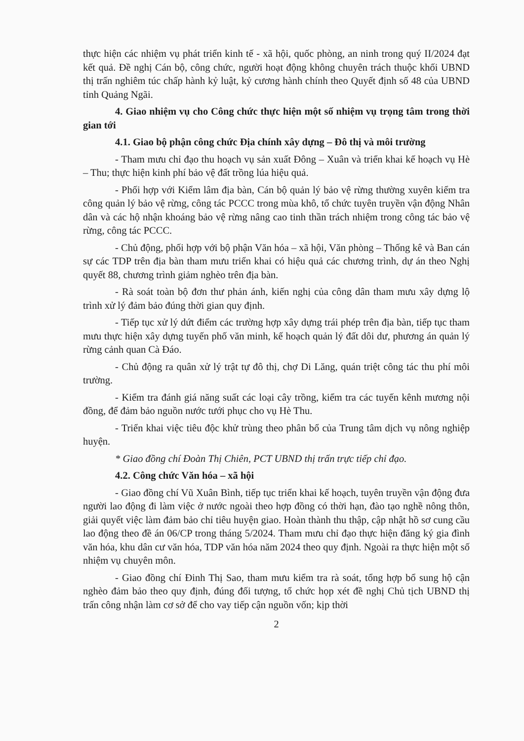thực hiện các nhiệm vụ phát triển kinh tế - xã hội, quốc phòng, an ninh trong quý II/2024 đạt kết quả. Đề nghị Cán bộ, công chức, người hoạt động không chuyên trách thuộc khối UBND thị trấn nghiêm túc chấp hành kỷ luật, kỷ cương hành chính theo Quyết định số 48 của UBND tỉnh Quảng Ngãi.
4. Giao nhiệm vụ cho Công chức thực hiện một số nhiệm vụ trọng tâm trong thời gian tới
4.1. Giao bộ phận công chức Địa chính xây dựng – Đô thị và môi trường
- Tham mưu chỉ đạo thu hoạch vụ sản xuất Đông – Xuân và triển khai kế hoạch vụ Hè – Thu; thực hiện kinh phí bảo vệ đất trồng lúa hiệu quả.
- Phối hợp với Kiểm lâm địa bàn, Cán bộ quản lý bảo vệ rừng thường xuyên kiểm tra công quản lý bảo vệ rừng, công tác PCCC trong mùa khô, tổ chức tuyên truyền vận động Nhân dân và các hộ nhận khoáng bảo vệ rừng nâng cao tinh thần trách nhiệm trong công tác bảo vệ rừng, công tác PCCC.
- Chủ động, phối hợp với bộ phận Văn hóa – xã hội, Văn phòng – Thống kê và Ban cán sự các TDP trên địa bàn tham mưu triển khai có hiệu quả các chương trình, dự án theo Nghị quyết 88, chương trình giảm nghèo trên địa bàn.
- Rà soát toàn bộ đơn thư phản ánh, kiến nghị của công dân tham mưu xây dựng lộ trình xử lý đảm bảo đúng thời gian quy định.
- Tiếp tục xử lý dứt điểm các trường hợp xây dựng trái phép trên địa bàn, tiếp tục tham mưu thực hiện xây dựng tuyến phố văn minh, kế hoạch quản lý đất dôi dư, phương án quản lý rừng cảnh quan Cà Đáo.
- Chủ động ra quân xử lý trật tự đô thị, chợ Di Lăng, quán triệt công tác thu phí môi trường.
- Kiểm tra đánh giá năng suất các loại cây trồng, kiểm tra các tuyến kênh mương nội đồng, để đảm bảo nguồn nước tưới phục cho vụ Hè Thu.
- Triển khai việc tiêu độc khử trùng theo phân bổ của Trung tâm dịch vụ nông nghiệp huyện.
* Giao đồng chí Đoàn Thị Chiên, PCT UBND thị trấn trực tiếp chỉ đạo.
4.2. Công chức Văn hóa – xã hội
- Giao đồng chí Vũ Xuân Bình, tiếp tục triển khai kế hoạch, tuyên truyền vận động đưa người lao động đi làm việc ở nước ngoài theo hợp đồng có thời hạn, đào tạo nghề nông thôn, giải quyết việc làm đảm bảo chỉ tiêu huyện giao. Hoàn thành thu thập, cập nhật hồ sơ cung cầu lao động theo đề án 06/CP trong tháng 5/2024. Tham mưu chỉ đạo thực hiện đăng ký gia đình văn hóa, khu dân cư văn hóa, TDP văn hóa năm 2024 theo quy định. Ngoài ra thực hiện một số nhiệm vụ chuyên môn.
- Giao đồng chí Đinh Thị Sao, tham mưu kiểm tra rà soát, tổng hợp bổ sung hộ cận nghèo đảm bảo theo quy định, đúng đối tượng, tổ chức họp xét đề nghị Chủ tịch UBND thị trấn công nhận làm cơ sở để cho vay tiếp cận nguồn vốn; kịp thời
2